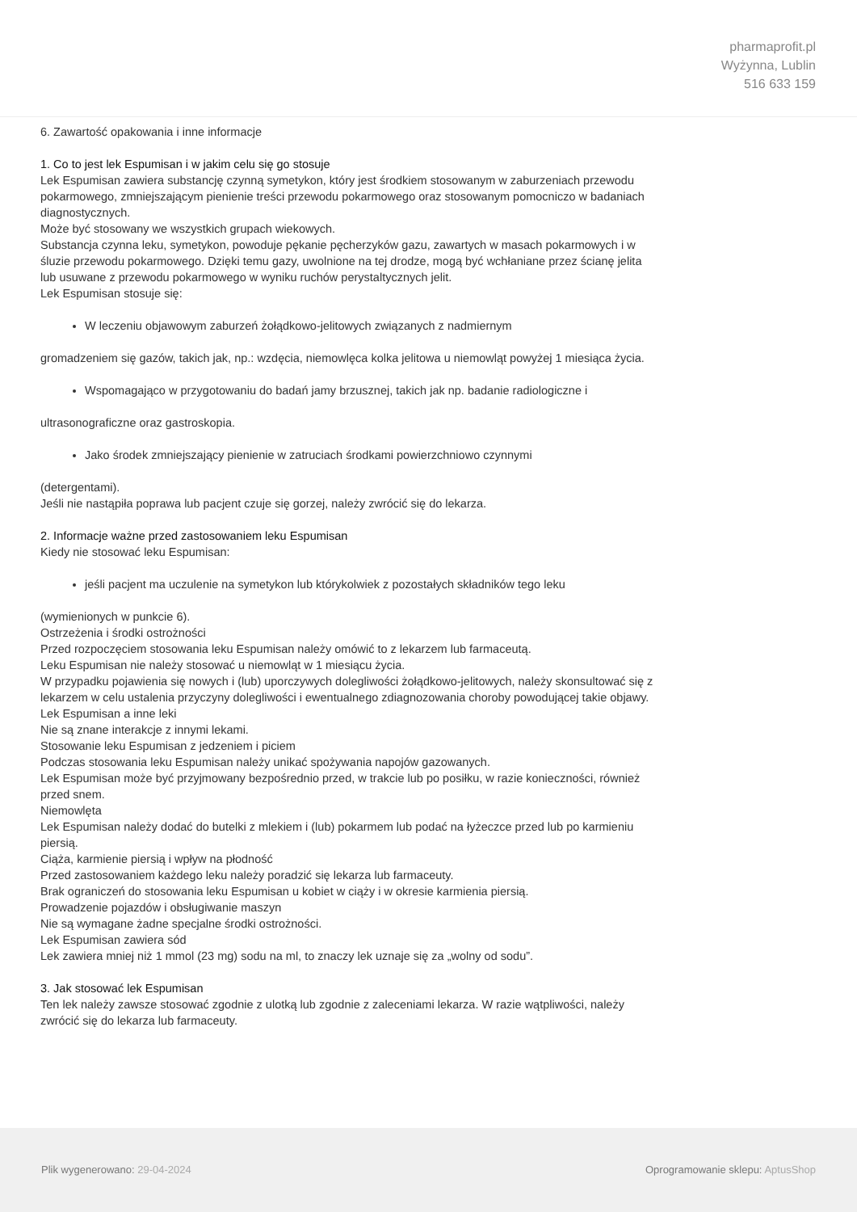pharmaprofit.pl
Wyżynna, Lublin
516 633 159
6. Zawartość opakowania i inne informacje
1. Co to jest lek Espumisan i w jakim celu się go stosuje
Lek Espumisan zawiera substancję czynną symetykon, który jest środkiem stosowanym w zaburzeniach przewodu pokarmowego, zmniejszającym pienienie treści przewodu pokarmowego oraz stosowanym pomocniczo w badaniach diagnostycznych.
Może być stosowany we wszystkich grupach wiekowych.
Substancja czynna leku, symetykon, powoduje pękanie pęcherzyków gazu, zawartych w masach pokarmowych i w śluzie przewodu pokarmowego. Dzięki temu gazy, uwolnione na tej drodze, mogą być wchłaniane przez ścianę jelita lub usuwane z przewodu pokarmowego w wyniku ruchów perystaltycznych jelit.
Lek Espumisan stosuje się:
W leczeniu objawowym zaburzeń żołądkowo-jelitowych związanych z nadmiernym
gromadzeniem się gazów, takich jak, np.: wzdęcia, niemowlęca kolka jelitowa u niemowląt powyżej 1 miesiąca życia.
Wspomagająco w przygotowaniu do badań jamy brzusznej, takich jak np. badanie radiologiczne i
ultrasonograficzne oraz gastroskopia.
Jako środek zmniejszający pienienie w zatruciach środkami powierzchniowo czynnymi
(detergentami).
Jeśli nie nastąpiła poprawa lub pacjent czuje się gorzej, należy zwrócić się do lekarza.
2. Informacje ważne przed zastosowaniem leku Espumisan
Kiedy nie stosować leku Espumisan:
jeśli pacjent ma uczulenie na symetykon lub którykolwiek z pozostałych składników tego leku
(wymienionych w punkcie 6).
Ostrzeżenia i środki ostrożności
Przed rozpoczęciem stosowania leku Espumisan należy omówić to z lekarzem lub farmaceutą.
Leku Espumisan nie należy stosować u niemowląt w 1 miesiącu życia.
W przypadku pojawienia się nowych i (lub) uporczywych dolegliwości żołądkowo-jelitowych, należy skonsultować się z lekarzem w celu ustalenia przyczyny dolegliwości i ewentualnego zdiagnozowania choroby powodującej takie objawy.
Lek Espumisan a inne leki
Nie są znane interakcje z innymi lekami.
Stosowanie leku Espumisan z jedzeniem i piciem
Podczas stosowania leku Espumisan należy unikać spożywania napojów gazowanych.
Lek Espumisan może być przyjmowany bezpośrednio przed, w trakcie lub po posiłku, w razie konieczności, również przed snem.
Niemowlęta
Lek Espumisan należy dodać do butelki z mlekiem i (lub) pokarmem lub podać na łyżeczce przed lub po karmieniu piersią.
Ciąża, karmienie piersią i wpływ na płodność
Przed zastosowaniem każdego leku należy poradzić się lekarza lub farmaceuty.
Brak ograniczeń do stosowania leku Espumisan u kobiet w ciąży i w okresie karmienia piersią.
Prowadzenie pojazdów i obsługiwanie maszyn
Nie są wymagane żadne specjalne środki ostrożności.
Lek Espumisan zawiera sód
Lek zawiera mniej niż 1 mmol (23 mg) sodu na ml, to znaczy lek uznaje się za „wolny od sodu”.
3. Jak stosować lek Espumisan
Ten lek należy zawsze stosować zgodnie z ulotką lub zgodnie z zaleceniami lekarza. W razie wątpliwości, należy zwrócić się do lekarza lub farmaceuty.
Plik wygenerowano: 29-04-2024
Oprogramowanie sklepu: AptusShop